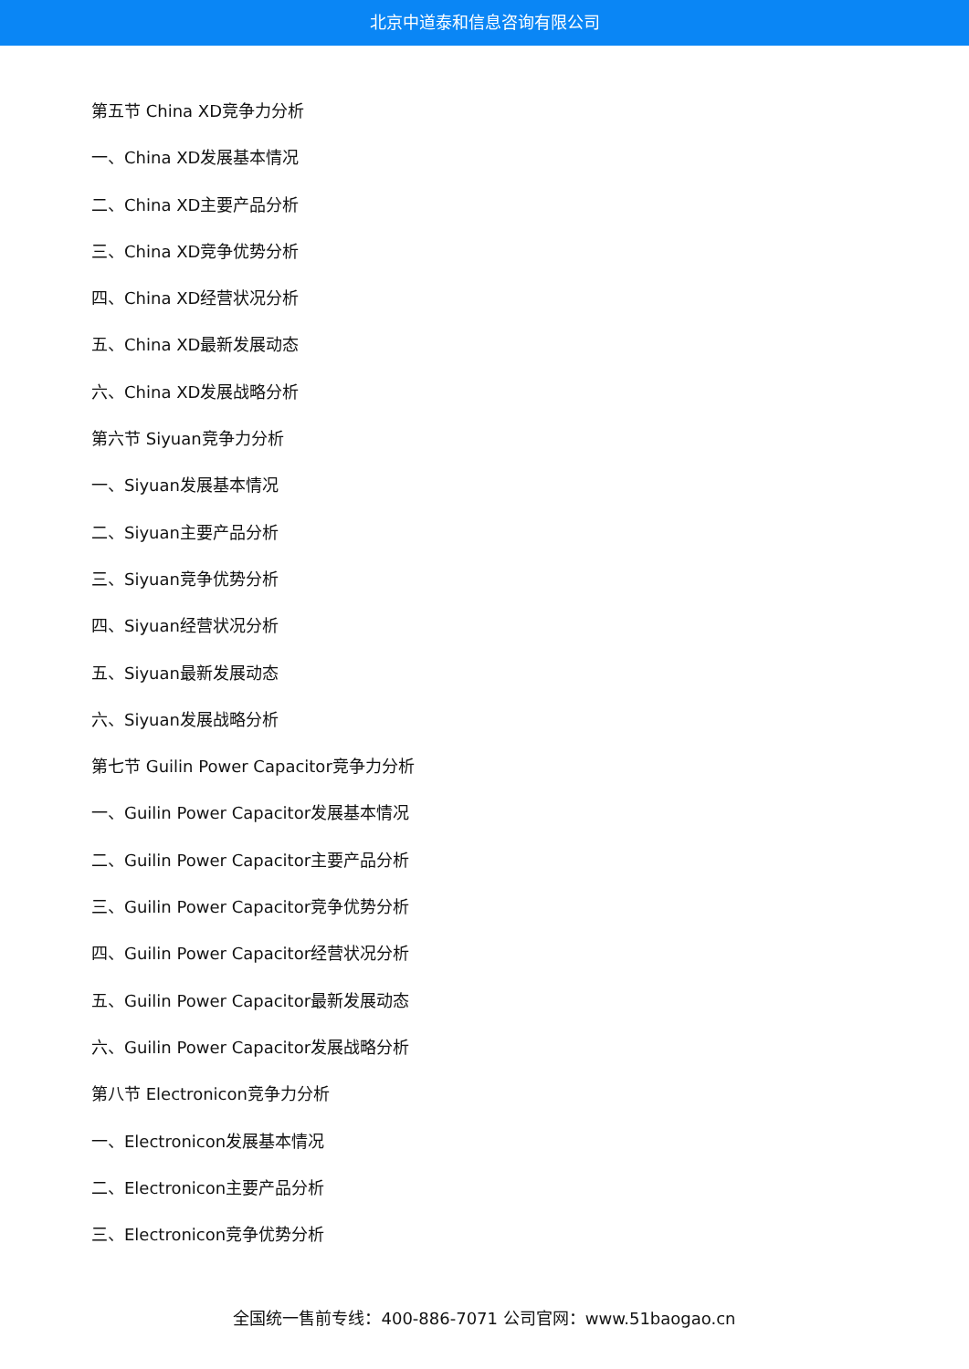北京中道泰和信息咨询有限公司
第五节 China XD竞争力分析
一、China XD发展基本情况
二、China XD主要产品分析
三、China XD竞争优势分析
四、China XD经营状况分析
五、China XD最新发展动态
六、China XD发展战略分析
第六节 Siyuan竞争力分析
一、Siyuan发展基本情况
二、Siyuan主要产品分析
三、Siyuan竞争优势分析
四、Siyuan经营状况分析
五、Siyuan最新发展动态
六、Siyuan发展战略分析
第七节 Guilin Power Capacitor竞争力分析
一、Guilin Power Capacitor发展基本情况
二、Guilin Power Capacitor主要产品分析
三、Guilin Power Capacitor竞争优势分析
四、Guilin Power Capacitor经营状况分析
五、Guilin Power Capacitor最新发展动态
六、Guilin Power Capacitor发展战略分析
第八节 Electronicon竞争力分析
一、Electronicon发展基本情况
二、Electronicon主要产品分析
三、Electronicon竞争优势分析
全国统一售前专线：400-886-7071 公司官网：www.51baogao.cn